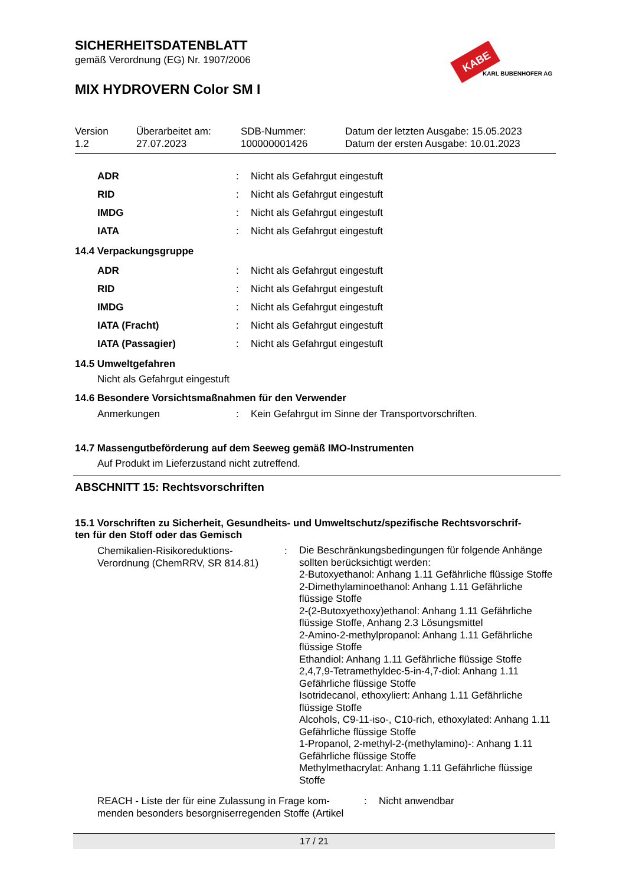SICHERHEITSDATENBLATT
gemäß Verordnung (EG) Nr. 1907/2006
MIX HYDROVERN Color SM I
KABE
KARL BUBENHOFER AG
| Version 1.2 | Überarbeitet am: 27.07.2023 | SDB-Nummer: 100000001426 | Datum der letzten Ausgabe: 15.05.2023 Datum der ersten Ausgabe: 10.01.2023 |
| ADR | : | Nicht als Gefahrgut eingestuft |
| RID | : | Nicht als Gefahrgut eingestuft |
| IMDG | : | Nicht als Gefahrgut eingestuft |
| IATA | : | Nicht als Gefahrgut eingestuft |
14.4 Verpackungsgruppe
| ADR | : | Nicht als Gefahrgut eingestuft |
| RID | : | Nicht als Gefahrgut eingestuft |
| IMDG | : | Nicht als Gefahrgut eingestuft |
| IATA (Fracht) | : | Nicht als Gefahrgut eingestuft |
| IATA (Passagier) | : | Nicht als Gefahrgut eingestuft |
14.5 Umweltgefahren
Nicht als Gefahrgut eingestuft
14.6 Besondere Vorsichtsmaßnahmen für den Verwender
| Anmerkungen | : | Kein Gefahrgut im Sinne der Transportvorschriften. |
14.7 Massengutbeförderung auf dem Seeweg gemäß IMO-Instrumenten
Auf Produkt im Lieferzustand nicht zutreffend.
ABSCHNITT 15: Rechtsvorschriften
15.1 Vorschriften zu Sicherheit, Gesundheits- und Umweltschutz/spezifische Rechtsvorschrif-
ten für den Stoff oder das Gemisch
| Chemikalien-Risikoreduktions- Verordnung (ChemRRV, SR 814.81) | : | Die Beschränkungsbedingungen für folgende Anhänge sollten berücksichtigt werden: 2-Butoxyethanol: Anhang 1.11 Gefährliche flüssige Stoffe 2-Dimethylaminoethanol: Anhang 1.11 Gefährliche flüssige Stoffe 2-(2-Butoxyethoxy)ethanol: Anhang 1.11 Gefährliche flüssige Stoffe, Anhang 2.3 Lösungsmittel 2-Amino-2-methylpropanol: Anhang 1.11 Gefährliche flüssige Stoffe Ethandiol: Anhang 1.11 Gefährliche flüssige Stoffe 2,4,7,9-Tetramethyldec-5-in-4,7-diol: Anhang 1.11 Gefährliche flüssige Stoffe Isotridecanol, ethoxyliert: Anhang 1.11 Gefährliche flüssige Stoffe Alcohols, C9-11-iso-, C10-rich, ethoxylated: Anhang 1.11 Gefährliche flüssige Stoffe 1-Propanol, 2-methyl-2-(methylamino)-: Anhang 1.11 Gefährliche flüssige Stoffe Methylmethacrylat: Anhang 1.11 Gefährliche flüssige Stoffe |
| REACH - Liste der für eine Zulassung in Frage kom- menden besonders besorgniserregenden Stoffe (Artikel | : | Nicht anwendbar |
17 / 21